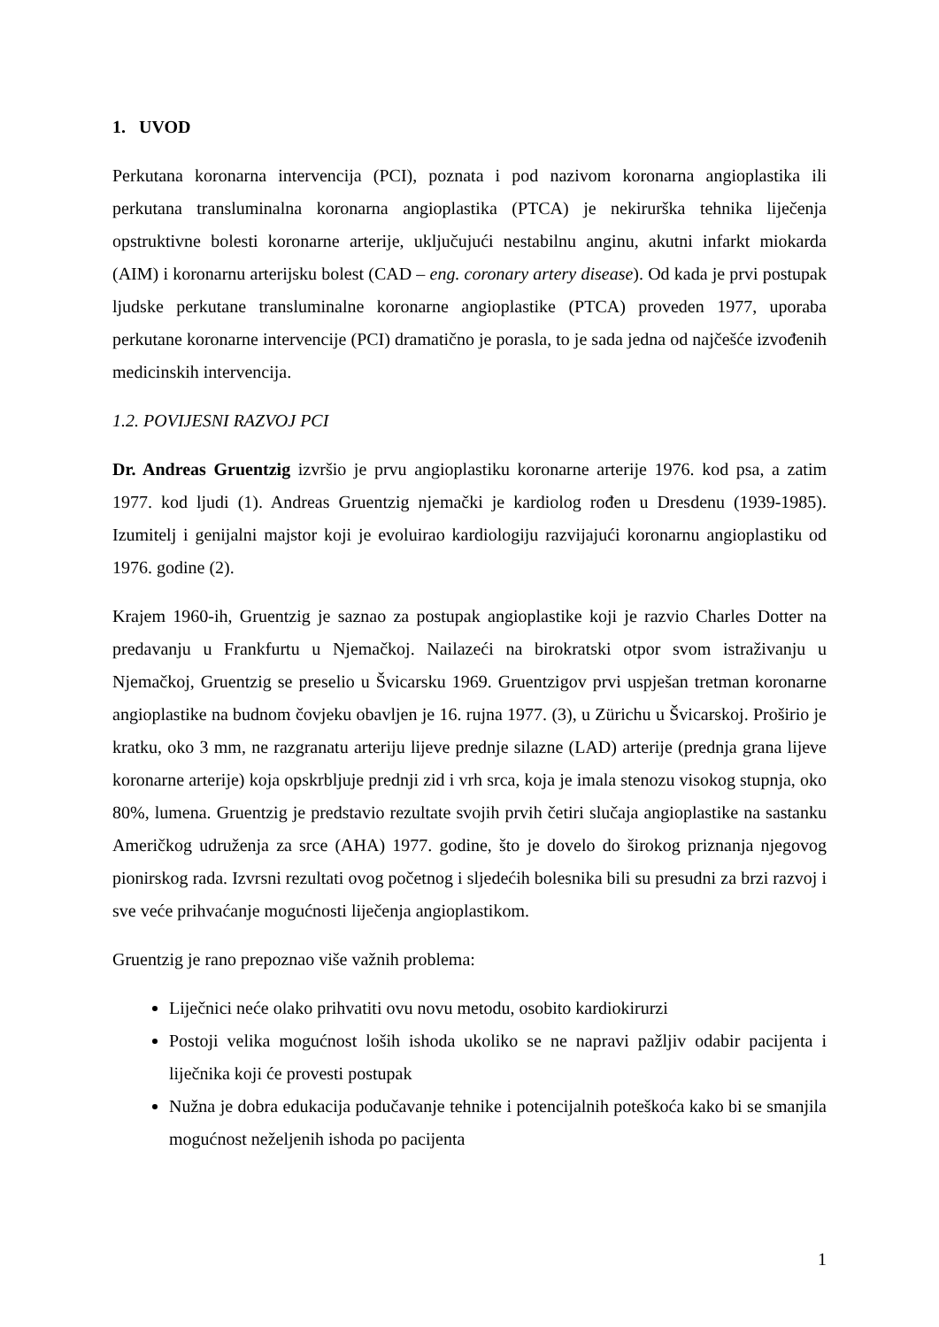1. UVOD
Perkutana koronarna intervencija (PCI), poznata i pod nazivom koronarna angioplastika ili perkutana transluminalna koronarna angioplastika (PTCA) je nekirurška tehnika liječenja opstruktivne bolesti koronarne arterije, uključujući nestabilnu anginu, akutni infarkt miokarda (AIM) i koronarnu arterijsku bolest (CAD – eng. coronary artery disease). Od kada je prvi postupak ljudske perkutane transluminalne koronarne angioplastike (PTCA) proveden 1977, uporaba perkutane koronarne intervencije (PCI) dramatično je porasla, to je sada jedna od najčešće izvođenih medicinskih intervencija.
1.2. POVIJESNI RAZVOJ PCI
Dr. Andreas Gruentzig izvršio je prvu angioplastiku koronarne arterije 1976. kod psa, a zatim 1977. kod ljudi (1). Andreas Gruentzig njemački je kardiolog rođen u Dresdenu (1939-1985). Izumitelj i genijalni majstor koji je evoluirao kardiologiju razvijajući koronarnu angioplastiku od 1976. godine (2).
Krajem 1960-ih, Gruentzig je saznao za postupak angioplastike koji je razvio Charles Dotter na predavanju u Frankfurtu u Njemačkoj. Nailazeći na birokratski otpor svom istraživanju u Njemačkoj, Gruentzig se preselio u Švicarsku 1969. Gruentzigov prvi uspješan tretman koronarne angioplastike na budnom čovjeku obavljen je 16. rujna 1977. (3), u Zürichu u Švicarskoj. Proširio je kratku, oko 3 mm, ne razgranatu arteriju lijeve prednje silazne (LAD) arterije (prednja grana lijeve koronarne arterije) koja opskrbljuje prednji zid i vrh srca, koja je imala stenozu visokog stupnja, oko 80%, lumena. Gruentzig je predstavio rezultate svojih prvih četiri slučaja angioplastike na sastanku Američkog udruženja za srce (AHA) 1977. godine, što je dovelo do širokog priznanja njegovog pionirskog rada. Izvrsni rezultati ovog početnog i sljedećih bolesnika bili su presudni za brzi razvoj i sve veće prihvaćanje mogućnosti liječenja angioplastikom.
Gruentzig je rano prepoznao više važnih problema:
Liječnici neće olako prihvatiti ovu novu metodu, osobito kardiokirurzi
Postoji velika mogućnost loših ishoda ukoliko se ne napravi pažljiv odabir pacijenta i liječnika koji će provesti postupak
Nužna je dobra edukacija podučavanje tehnike i potencijalnih poteškoća kako bi se smanjila mogućnost neželjenih ishoda po pacijenta
1